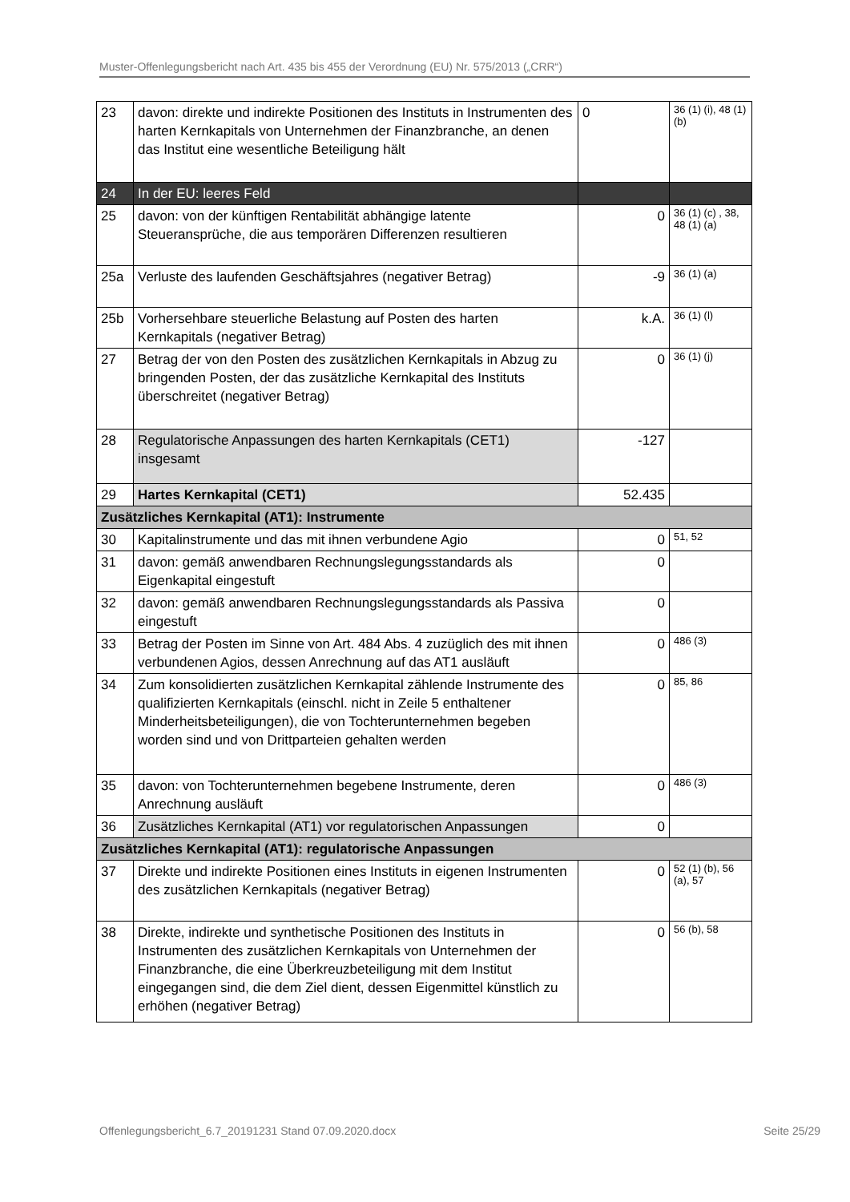Muster-Offenlegungsbericht nach Art. 435 bis 455 der Verordnung (EU) Nr. 575/2013 („CRR“)
| 23 | davon: direkte und indirekte Positionen des Instituts in Instrumenten des harten Kernkapitals von Unternehmen der Finanzbranche, an denen das Institut eine wesentliche Beteiligung hält | 0 | 36 (1) (i), 48 (1) (b) |
| 24 | In der EU: leeres Feld | | |
| 25 | davon: von der künftigen Rentabilität abhängige latente Steueransprüche, die aus temporären Differenzen resultieren | 0 | 36 (1) (c) , 38, 48 (1) (a) |
| 25a | Verluste des laufenden Geschäftsjahres (negativer Betrag) | -9 | 36 (1) (a) |
| 25b | Vorhersehbare steuerliche Belastung auf Posten des harten Kernkapitals (negativer Betrag) | k.A. | 36 (1) (l) |
| 27 | Betrag der von den Posten des zusätzlichen Kernkapitals in Abzug zu bringenden Posten, der das zusätzliche Kernkapital des Instituts überschreitet (negativer Betrag) | 0 | 36 (1) (j) |
| 28 | Regulatorische Anpassungen des harten Kernkapitals (CET1) insgesamt | -127 | |
| 29 | Hartes Kernkapital (CET1) | 52.435 | |
| Zusätzliches Kernkapital (AT1): Instrumente | | | |
| 30 | Kapitalinstrumente und das mit ihnen verbundene Agio | 0 | 51, 52 |
| 31 | davon: gemäß anwendbaren Rechnungslegungsstandards als Eigenkapital eingestuft | 0 | |
| 32 | davon: gemäß anwendbaren Rechnungslegungsstandards als Passiva eingestuft | 0 | |
| 33 | Betrag der Posten im Sinne von Art. 484 Abs. 4 zuzüglich des mit ihnen verbundenen Agios, dessen Anrechnung auf das AT1 ausläuft | 0 | 486 (3) |
| 34 | Zum konsolidierten zusätzlichen Kernkapital zählende Instrumente des qualifizierten Kernkapitals (einschl. nicht in Zeile 5 enthaltener Minderheitsbeteiligungen), die von Tochterunternehmen begeben worden sind und von Drittparteien gehalten werden | 0 | 85, 86 |
| 35 | davon: von Tochterunternehmen begebene Instrumente, deren Anrechnung ausläuft | 0 | 486 (3) |
| 36 | Zusätzliches Kernkapital (AT1) vor regulatorischen Anpassungen | 0 | |
| Zusätzliches Kernkapital (AT1): regulatorische Anpassungen | | | |
| 37 | Direkte und indirekte Positionen eines Instituts in eigenen Instrumenten des zusätzlichen Kernkapitals (negativer Betrag) | 0 | 52 (1) (b), 56 (a), 57 |
| 38 | Direkte, indirekte und synthetische Positionen des Instituts in Instrumenten des zusätzlichen Kernkapitals von Unternehmen der Finanzbranche, die eine Überkreuzbeteiligung mit dem Institut eingegangen sind, die dem Ziel dient, dessen Eigenmittel künstlich zu erhöhen (negativer Betrag) | 0 | 56 (b), 58 |
Offenlegungsbericht_6.7_20191231 Stand 07.09.2020.docx Seite 25/29